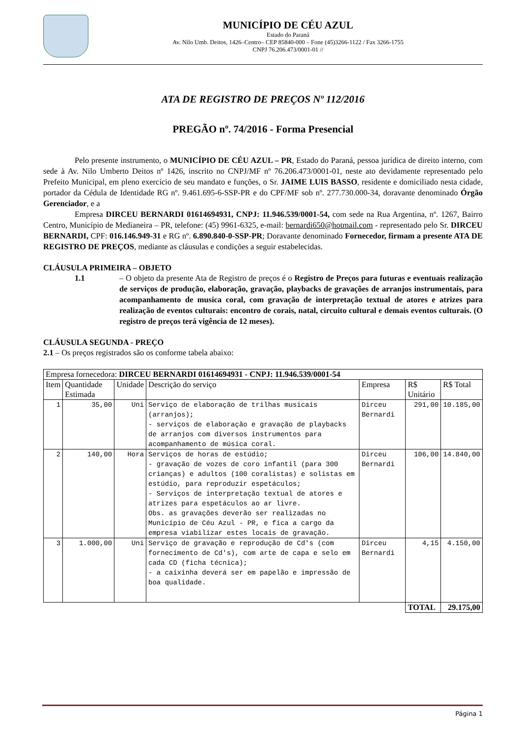MUNICÍPIO DE CÉU AZUL
Estado do Paraná
Av. Nilo Umb. Deitos, 1426–Centro– CEP 85840-000 – Fone (45)3266-1122 / Fax 3266-1755
CNPJ 76.206.473/0001-01 //
ATA DE REGISTRO DE PREÇOS Nº 112/2016
PREGÃO nº. 74/2016 - Forma Presencial
Pelo presente instrumento, o MUNICÍPIO DE CÉU AZUL – PR, Estado do Paraná, pessoa jurídica de direito interno, com sede à Av. Nilo Umberto Deitos nº 1426, inscrito no CNPJ/MF nº 76.206.473/0001-01, neste ato devidamente representado pelo Prefeito Municipal, em pleno exercício de seu mandato e funções, o Sr. JAIME LUIS BASSO, residente e domiciliado nesta cidade, portador da Cédula de Identidade RG nº. 9.461.695-6-SSP-PR e do CPF/MF sob nº. 277.730.000-34, doravante denominado Órgão Gerenciador, e a
Empresa DIRCEU BERNARDI 01614694931, CNPJ: 11.946.539/0001-54, com sede na Rua Argentina, nº. 1267, Bairro Centro, Município de Medianeira – PR, telefone: (45) 9961-6325, e-mail: bernardi650@hotmail.com - representado pelo Sr. DIRCEU BERNARDI, CPF: 016.146.949-31 e RG nº. 6.890.840-0-SSP-PR; Doravante denominado Fornecedor, firmam a presente ATA DE REGISTRO DE PREÇOS, mediante as cláusulas e condições a seguir estabelecidas.
CLÁUSULA PRIMEIRA – OBJETO
1.1
– O objeto da presente Ata de Registro de preços é o Registro de Preços para futuras e eventuais realização de serviços de produção, elaboração, gravação, playbacks de gravações de arranjos instrumentais, para acompanhamento de musica coral, com gravação de interpretação textual de atores e atrizes para realização de eventos culturais: encontro de corais, natal, circuito cultural e demais eventos culturais. (O registro de preços terá vigência de 12 meses).
CLÁUSULA SEGUNDA - PREÇO
2.1 – Os preços registrados são os conforme tabela abaixo:
| Empresa fornecedora: DIRCEU BERNARDI 01614694931 - CNPJ: 11.946.539/0001-54 | | | | | | |
| Item | Quantidade Estimada | Unidade | Descrição do serviço | Empresa | R$ Unitário | R$ Total |
| 1 | 35,00 | Uni | Serviço de elaboração de trilhas musicais (arranjos); - serviços de elaboração e gravação de playbacks de arranjos com diversos instrumentos para acompanhamento de música coral. | Dirceu Bernardi | 291,00 | 10.185,00 |
| 2 | 140,00 | Hora | Serviços de horas de estúdio; - gravação de vozes de coro infantil (para 300 crianças) e adultos (100 coralistas) e solistas em estúdio, para reproduzir espetáculos; - Serviços de interpretação textual de atores e atrizes para espetáculos ao ar livre. Obs. as gravações deverão ser realizadas no Município de Céu Azul - PR, e fica a cargo da empresa viabilizar estes locais de gravação. | Dirceu Bernardi | 106,00 | 14.840,00 |
| 3 | 1.000,00 | Uni | Serviço de gravação e reprodução de Cd's (com fornecimento de Cd's), com arte de capa e selo em cada CD (ficha técnica); - a caixinha deverá ser em papelão e impressão de boa qualidade. | Dirceu Bernardi | 4,15 | 4.150,00 |
| | | | | | TOTAL | 29.175,00 |
Página 1